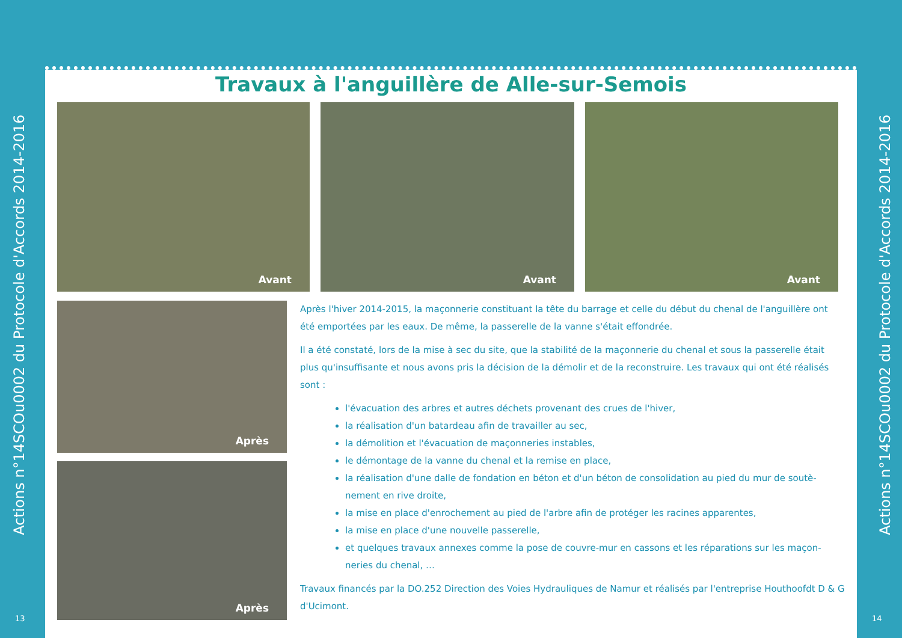Actions n°14SCOu0002 du Protocole d'Accords 2014-2016
13
Travaux à l'anguillère de Alle-sur-Semois
Avant
Avant
Avant
Après
Après
Après l'hiver 2014-2015, la maçonnerie constituant la tête du barrage et celle du début du chenal de l'anguillère ont été emportées par les eaux. De même, la passerelle de la vanne s'était effondrée.
Il a été constaté, lors de la mise à sec du site, que la stabilité de la maçonnerie du chenal et sous la passerelle était plus qu'insuffisante et nous avons pris la décision de la démolir et de la reconstruire. Les travaux qui ont été réalisés sont :
l'évacuation des arbres et autres déchets provenant des crues de l'hiver,
la réalisation d'un batardeau afin de travailler au sec,
la démolition et l'évacuation de maçonneries instables,
le démontage de la vanne du chenal et la remise en place,
la réalisation d'une dalle de fondation en béton et d'un béton de consolidation au pied du mur de soutè-nement en rive droite,
la mise en place d'enrochement au pied de l'arbre afin de protéger les racines apparentes,
la mise en place d'une nouvelle passerelle,
et quelques travaux annexes comme la pose de couvre-mur en cassons et les réparations sur les maçon-neries du chenal, …
Travaux financés par la DO.252 Direction des Voies Hydrauliques de Namur et réalisés par l'entreprise Houthoofdt D & G d'Ucimont.
Actions n°14SCOu0002 du Protocole d'Accords 2014-2016
14